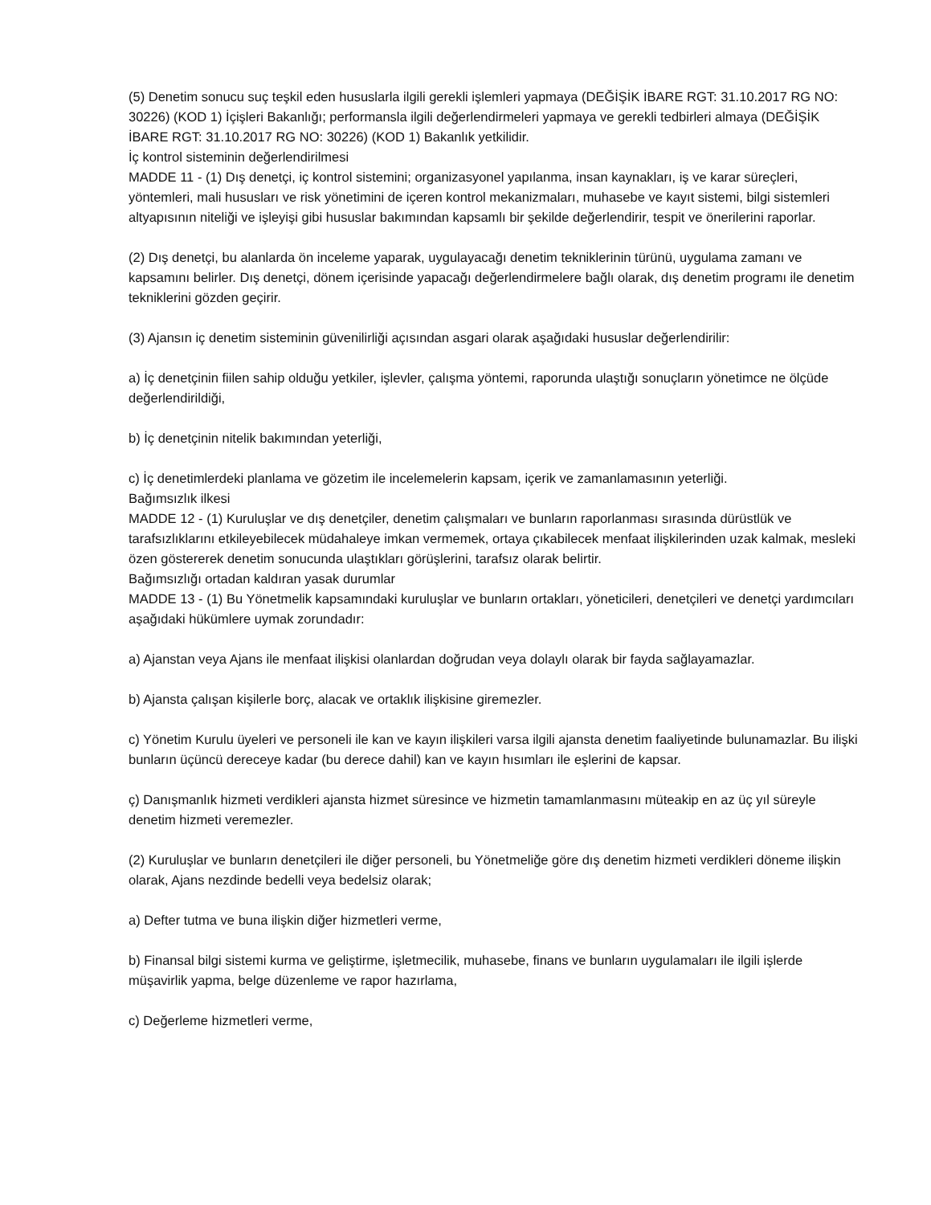(5) Denetim sonucu suç teşkil eden hususlarla ilgili gerekli işlemleri yapmaya (DEĞİŞİK İBARE RGT: 31.10.2017 RG NO: 30226) (KOD 1) İçişleri Bakanlığı; performansla ilgili değerlendirmeleri yapmaya ve gerekli tedbirleri almaya (DEĞİŞİK İBARE RGT: 31.10.2017 RG NO: 30226) (KOD 1) Bakanlık yetkilidir.
İç kontrol sisteminin değerlendirilmesi
MADDE 11 - (1) Dış denetçi, iç kontrol sistemini; organizasyonel yapılanma, insan kaynakları, iş ve karar süreçleri, yöntemleri, mali hususları ve risk yönetimini de içeren kontrol mekanizmaları, muhasebe ve kayıt sistemi, bilgi sistemleri altyapısının niteliği ve işleyişi gibi hususlar bakımından kapsamlı bir şekilde değerlendirir, tespit ve önerilerini raporlar.
(2) Dış denetçi, bu alanlarda ön inceleme yaparak, uygulayacağı denetim tekniklerinin türünü, uygulama zamanı ve kapsamını belirler. Dış denetçi, dönem içerisinde yapacağı değerlendirmelere bağlı olarak, dış denetim programı ile denetim tekniklerini gözden geçirir.
(3) Ajansın iç denetim sisteminin güvenilirliği açısından asgari olarak aşağıdaki hususlar değerlendirilir:
a) İç denetçinin fiilen sahip olduğu yetkiler, işlevler, çalışma yöntemi, raporunda ulaştığı sonuçların yönetimce ne ölçüde değerlendirildiği,
b) İç denetçinin nitelik bakımından yeterliği,
c) İç denetimlerdeki planlama ve gözetim ile incelemelerin kapsam, içerik ve zamanlamasının yeterliği.
Bağımsızlık ilkesi
MADDE 12 - (1) Kuruluşlar ve dış denetçiler, denetim çalışmaları ve bunların raporlanması sırasında dürüstlük ve tarafsızlıklarını etkileyebilecek müdahaleye imkan vermemek, ortaya çıkabilecek menfaat ilişkilerinden uzak kalmak, mesleki özen göstererek denetim sonucunda ulaştıkları görüşlerini, tarafsız olarak belirtir.
Bağımsızlığı ortadan kaldıran yasak durumlar
MADDE 13 - (1) Bu Yönetmelik kapsamındaki kuruluşlar ve bunların ortakları, yöneticileri, denetçileri ve denetçi yardımcıları aşağıdaki hükümlere uymak zorundadır:
a) Ajanstan veya Ajans ile menfaat ilişkisi olanlardan doğrudan veya dolaylı olarak bir fayda sağlayamazlar.
b) Ajansta çalışan kişilerle borç, alacak ve ortaklık ilişkisine giremezler.
c) Yönetim Kurulu üyeleri ve personeli ile kan ve kayın ilişkileri varsa ilgili ajansta denetim faaliyetinde bulunamazlar. Bu ilişki bunların üçüncü dereceye kadar (bu derece dahil) kan ve kayın hısımları ile eşlerini de kapsar.
ç) Danışmanlık hizmeti verdikleri ajansta hizmet süresince ve hizmetin tamamlanmasını müteakip en az üç yıl süreyle denetim hizmeti veremezler.
(2) Kuruluşlar ve bunların denetçileri ile diğer personeli, bu Yönetmeliğe göre dış denetim hizmeti verdikleri döneme ilişkin olarak, Ajans nezdinde bedelli veya bedelsiz olarak;
a) Defter tutma ve buna ilişkin diğer hizmetleri verme,
b) Finansal bilgi sistemi kurma ve geliştirme, işletmecilik, muhasebe, finans ve bunların uygulamaları ile ilgili işlerde müşavirlik yapma, belge düzenleme ve rapor hazırlama,
c) Değerleme hizmetleri verme,